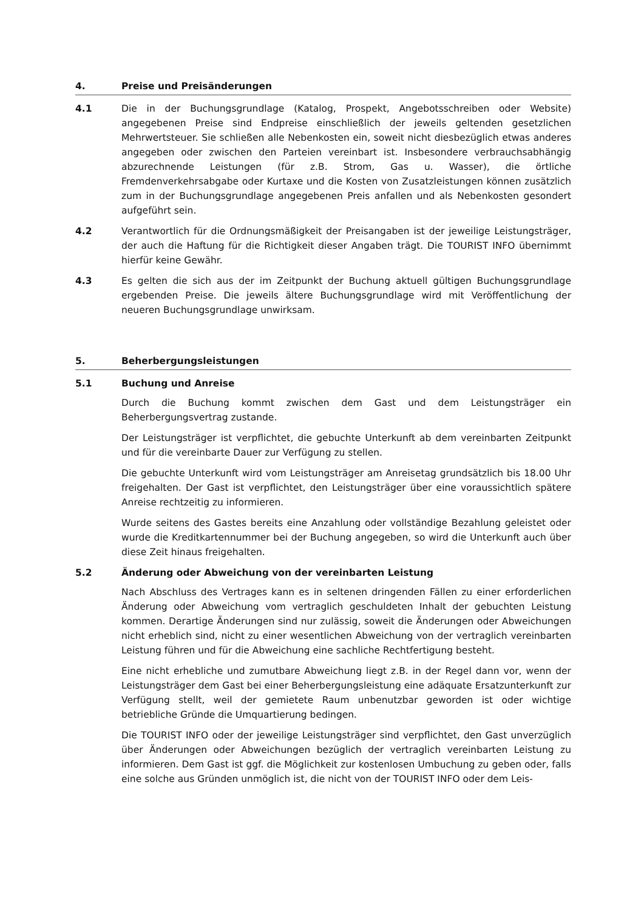4. Preise und Preisänderungen
4.1 Die in der Buchungsgrundlage (Katalog, Prospekt, Angebotsschreiben oder Website) angegebenen Preise sind Endpreise einschließlich der jeweils geltenden gesetzlichen Mehrwertsteuer. Sie schließen alle Nebenkosten ein, soweit nicht diesbezüglich etwas anderes angegeben oder zwischen den Parteien vereinbart ist. Insbesondere verbrauchsabhängig abzurechnende Leistungen (für z.B. Strom, Gas u. Wasser), die örtliche Fremdenverkehrsabgabe oder Kurtaxe und die Kosten von Zusatzleistungen können zusätzlich zum in der Buchungsgrundlage angegebenen Preis anfallen und als Nebenkosten gesondert aufgeführt sein.
4.2 Verantwortlich für die Ordnungsmäßigkeit der Preisangaben ist der jeweilige Leistungsträger, der auch die Haftung für die Richtigkeit dieser Angaben trägt. Die TOURIST INFO übernimmt hierfür keine Gewähr.
4.3 Es gelten die sich aus der im Zeitpunkt der Buchung aktuell gültigen Buchungsgrundlage ergebenden Preise. Die jeweils ältere Buchungsgrundlage wird mit Veröffentlichung der neueren Buchungsgrundlage unwirksam.
5. Beherbergungsleistungen
5.1 Buchung und Anreise
Durch die Buchung kommt zwischen dem Gast und dem Leistungsträger ein Beherbergungsvertrag zustande.
Der Leistungsträger ist verpflichtet, die gebuchte Unterkunft ab dem vereinbarten Zeitpunkt und für die vereinbarte Dauer zur Verfügung zu stellen.
Die gebuchte Unterkunft wird vom Leistungsträger am Anreisetag grundsätzlich bis 18.00 Uhr freigehalten. Der Gast ist verpflichtet, den Leistungsträger über eine voraussichtlich spätere Anreise rechtzeitig zu informieren.
Wurde seitens des Gastes bereits eine Anzahlung oder vollständige Bezahlung geleistet oder wurde die Kreditkartennummer bei der Buchung angegeben, so wird die Unterkunft auch über diese Zeit hinaus freigehalten.
5.2 Änderung oder Abweichung von der vereinbarten Leistung
Nach Abschluss des Vertrages kann es in seltenen dringenden Fällen zu einer erforderlichen Änderung oder Abweichung vom vertraglich geschuldeten Inhalt der gebuchten Leistung kommen. Derartige Änderungen sind nur zulässig, soweit die Änderungen oder Abweichungen nicht erheblich sind, nicht zu einer wesentlichen Abweichung von der vertraglich vereinbarten Leistung führen und für die Abweichung eine sachliche Rechtfertigung besteht.
Eine nicht erhebliche und zumutbare Abweichung liegt z.B. in der Regel dann vor, wenn der Leistungsträger dem Gast bei einer Beherbergungsleistung eine adäquate Ersatzunterkunft zur Verfügung stellt, weil der gemietete Raum unbenutzbar geworden ist oder wichtige betriebliche Gründe die Umquartierung bedingen.
Die TOURIST INFO oder der jeweilige Leistungsträger sind verpflichtet, den Gast unverzüglich über Änderungen oder Abweichungen bezüglich der vertraglich vereinbarten Leistung zu informieren. Dem Gast ist ggf. die Möglichkeit zur kostenlosen Umbuchung zu geben oder, falls eine solche aus Gründen unmöglich ist, die nicht von der TOURIST INFO oder dem Leis-